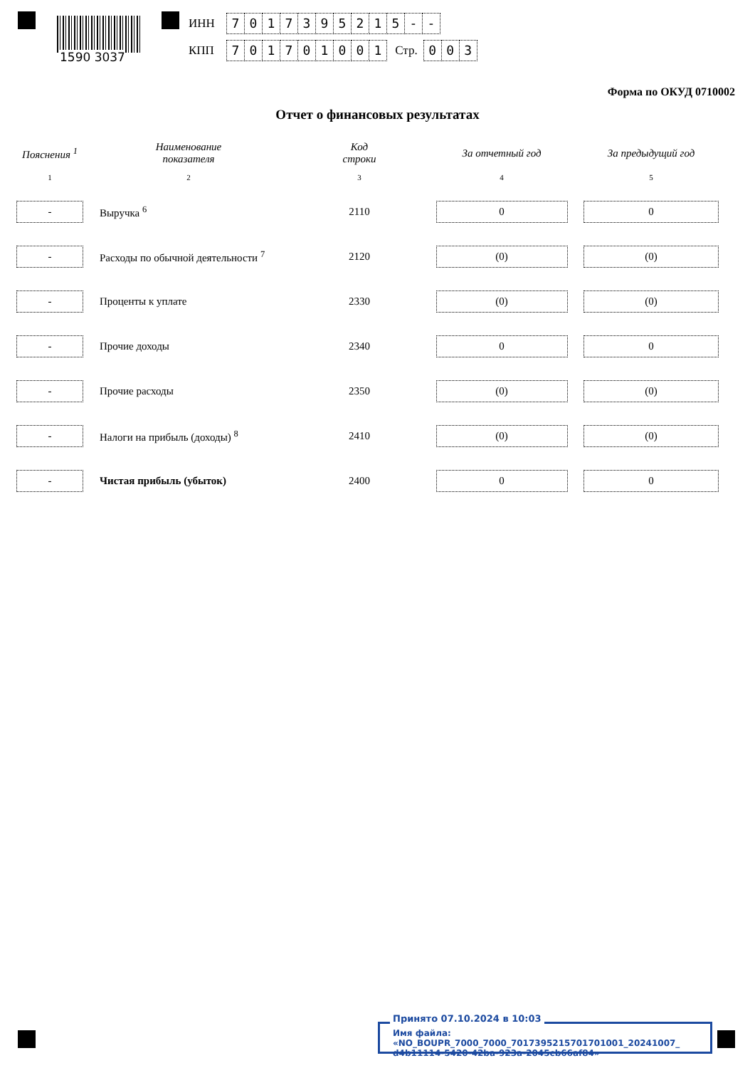1590 3037
ИНН 7017395215 - -
КПП 701701001 Стр. 0 0 3
Форма по ОКУД 0710002
Отчет о финансовых результатах
| Пояснения <sup>1</sup> | Наименование показателя | Код строки | За отчетный год | За предыдущий год |
| --- | --- | --- | --- | --- |
| 1 | 2 | 3 | 4 | 5 |
| - | Выручка <sup>6</sup> | 2110 | 0 | 0 |
| - | Расходы по обычной деятельности <sup>7</sup> | 2120 | (0) | (0) |
| - | Проценты к уплате | 2330 | (0) | (0) |
| - | Прочие доходы | 2340 | 0 | 0 |
| - | Прочие расходы | 2350 | (0) | (0) |
| - | Налоги на прибыль (доходы) <sup>8</sup> | 2410 | (0) | (0) |
| - | Чистая прибыль (убыток) | 2400 | 0 | 0 |
Имя файла: «NO_BOUPR_7000_7000_7017395215701701001_20241007_
d4b11114-5420-42ba-923a-2045cb66af84»
Принято 07.10.2024 в 10:03